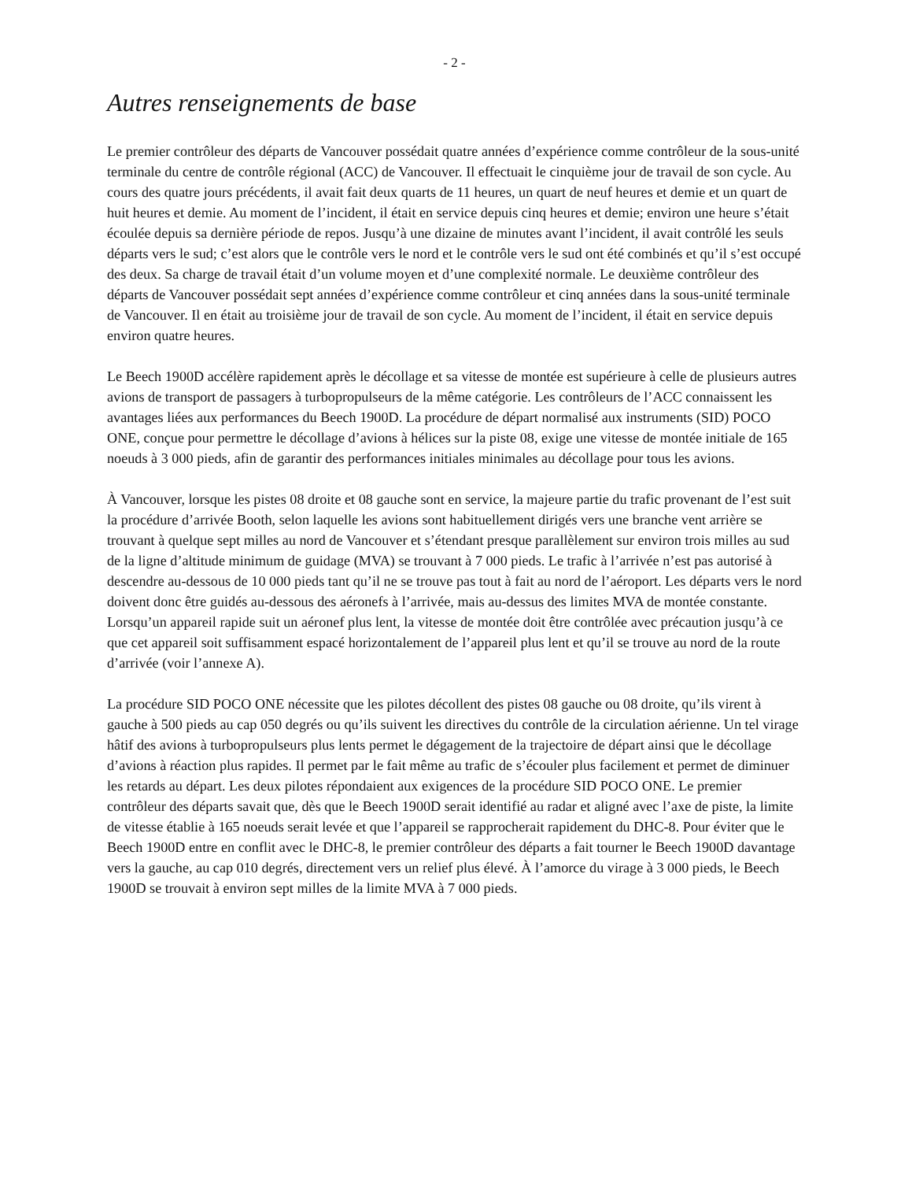- 2 -
Autres renseignements de base
Le premier contrôleur des départs de Vancouver possédait quatre années d’expérience comme contrôleur de la sous-unité terminale du centre de contrôle régional (ACC) de Vancouver. Il effectuait le cinquième jour de travail de son cycle. Au cours des quatre jours précédents, il avait fait deux quarts de 11 heures, un quart de neuf heures et demie et un quart de huit heures et demie. Au moment de l’incident, il était en service depuis cinq heures et demie; environ une heure s’était écoulée depuis sa dernière période de repos. Jusqu’à une dizaine de minutes avant l’incident, il avait contrôlé les seuls départs vers le sud; c’est alors que le contrôle vers le nord et le contrôle vers le sud ont été combinés et qu’il s’est occupé des deux. Sa charge de travail était d’un volume moyen et d’une complexité normale. Le deuxième contrôleur des départs de Vancouver possédait sept années d’expérience comme contrôleur et cinq années dans la sous-unité terminale de Vancouver. Il en était au troisième jour de travail de son cycle. Au moment de l’incident, il était en service depuis environ quatre heures.
Le Beech 1900D accélère rapidement après le décollage et sa vitesse de montée est supérieure à celle de plusieurs autres avions de transport de passagers à turbopropulseurs de la même catégorie. Les contrôleurs de l’ACC connaissent les avantages liées aux performances du Beech 1900D. La procédure de départ normalisé aux instruments (SID) POCO ONE, conçue pour permettre le décollage d’avions à hélices sur la piste 08, exige une vitesse de montée initiale de 165 noeuds à 3 000 pieds, afin de garantir des performances initiales minimales au décollage pour tous les avions.
À Vancouver, lorsque les pistes 08 droite et 08 gauche sont en service, la majeure partie du trafic provenant de l’est suit la procédure d’arrivée Booth, selon laquelle les avions sont habituellement dirigés vers une branche vent arrière se trouvant à quelque sept milles au nord de Vancouver et s’étendant presque parallèlement sur environ trois milles au sud de la ligne d’altitude minimum de guidage (MVA) se trouvant à 7 000 pieds. Le trafic à l’arrivée n’est pas autorisé à descendre au-dessous de 10 000 pieds tant qu’il ne se trouve pas tout à fait au nord de l’aéroport. Les départs vers le nord doivent donc être guidés au-dessous des aéronefs à l’arrivée, mais au-dessus des limites MVA de montée constante. Lorsqu’un appareil rapide suit un aéronef plus lent, la vitesse de montée doit être contrôlée avec précaution jusqu’à ce que cet appareil soit suffisamment espacé horizontalement de l’appareil plus lent et qu’il se trouve au nord de la route d’arrivée (voir l’annexe A).
La procédure SID POCO ONE nécessite que les pilotes décollent des pistes 08 gauche ou 08 droite, qu’ils virent à gauche à 500 pieds au cap 050 degrés ou qu’ils suivent les directives du contrôle de la circulation aérienne. Un tel virage hâtif des avions à turbopropulseurs plus lents permet le dégagement de la trajectoire de départ ainsi que le décollage d’avions à réaction plus rapides. Il permet par le fait même au trafic de s’écouler plus facilement et permet de diminuer les retards au départ. Les deux pilotes répondaient aux exigences de la procédure SID POCO ONE. Le premier contrôleur des départs savait que, dès que le Beech 1900D serait identifié au radar et aligné avec l’axe de piste, la limite de vitesse établie à 165 noeuds serait levée et que l’appareil se rapprocherait rapidement du DHC-8. Pour éviter que le Beech 1900D entre en conflit avec le DHC-8, le premier contrôleur des départs a fait tourner le Beech 1900D davantage vers la gauche, au cap 010 degrés, directement vers un relief plus élevé. À l’amorce du virage à 3 000 pieds, le Beech 1900D se trouvait à environ sept milles de la limite MVA à 7 000 pieds.